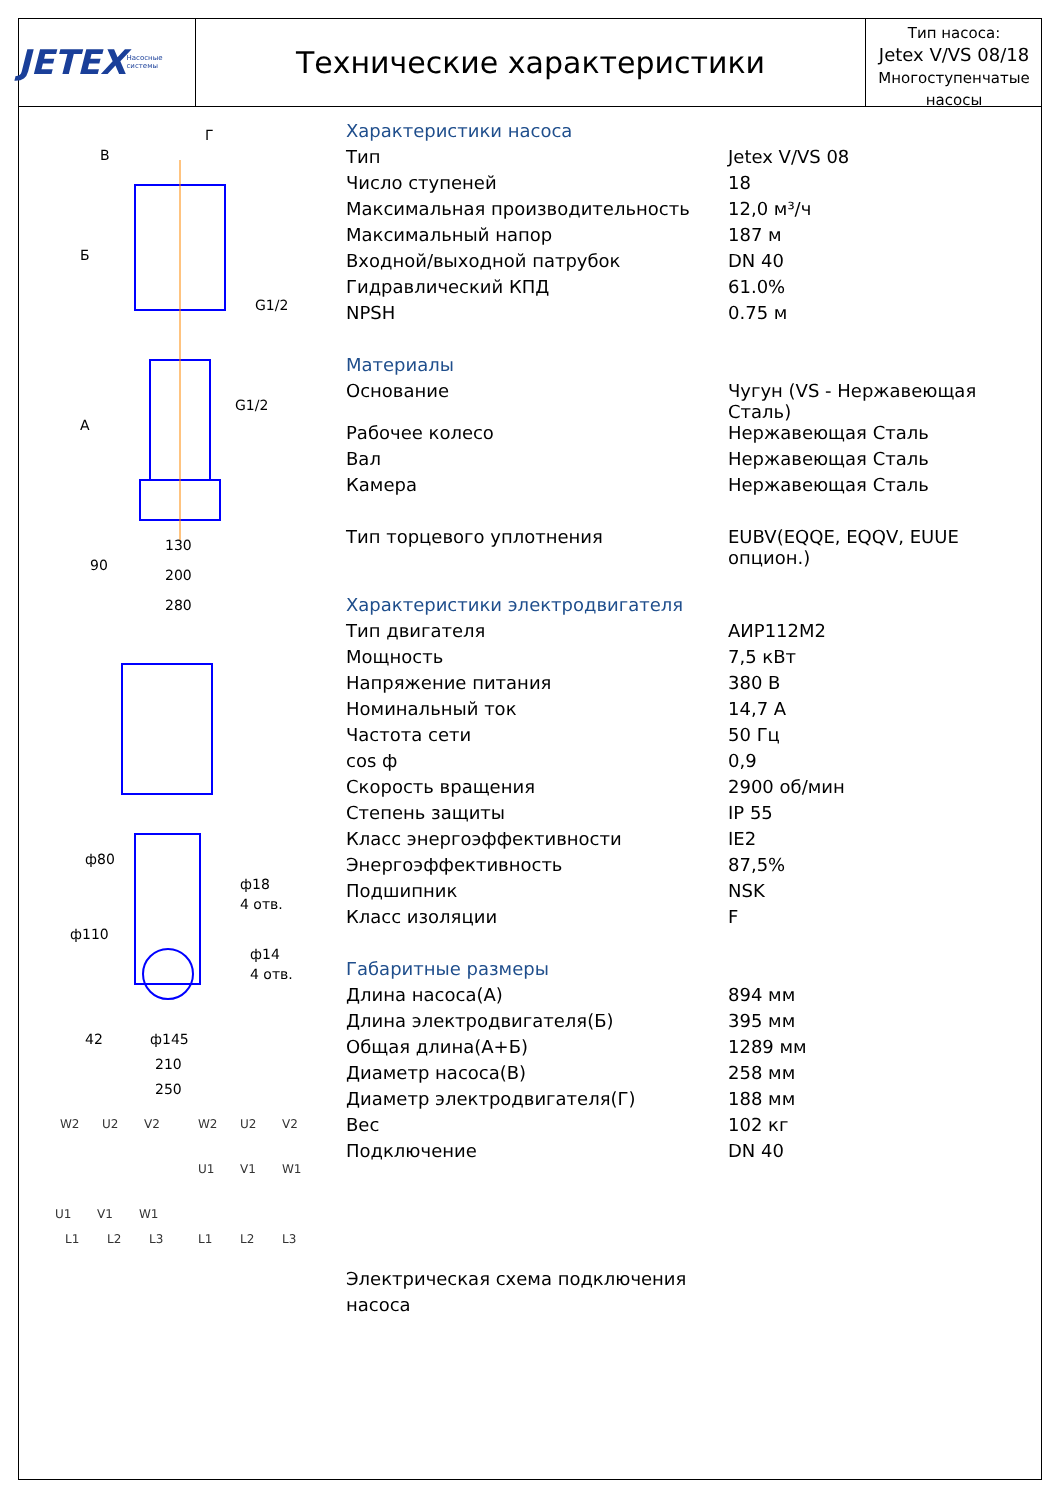JETEX Насосные системы
Технические характеристики
Тип насоса:
Jetex V/VS 08/18
Многоступенчатые насосы
В
Г
G1/2
G1/2
Б
А
130
200
280
90
ф80
ф18
4 отв.
ф110
ф14
4 отв.
ф145
210
250
42
W2
U2
V2
W2
U2
V2
U1
V1
W1
U1
V1
W1
L1
L2
L3
L1
L2
L3
Характеристики насоса
| Тип | Jetex V/VS 08 |
| Число ступеней | 18 |
| Максимальная производительность | 12,0 м³/ч |
| Максимальный напор | 187 м |
| Входной/выходной патрубок | DN 40 |
| Гидравлический КПД | 61.0% |
| NPSH | 0.75 м |
Материалы
| Основание | Чугун (VS - Нержавеющая Сталь) |
| Рабочее колесо | Нержавеющая Сталь |
| Вал | Нержавеющая Сталь |
| Камера | Нержавеющая Сталь |
| Тип торцевого уплотнения | EUBV(EQQE, EQQV, EUUE опцион.) |
Характеристики электродвигателя
| Тип двигателя | АИР112М2 |
| Мощность | 7,5 кВт |
| Напряжение питания | 380 В |
| Номинальный ток | 14,7 А |
| Частота сети | 50 Гц |
| cos ф | 0,9 |
| Скорость вращения | 2900 об/мин |
| Степень защиты | IP 55 |
| Класс энергоэффективности | IE2 |
| Энергоэффективность | 87,5% |
| Подшипник | NSK |
| Класс изоляции | F |
Габаритные размеры
| Длина насоса(А) | 894 мм |
| Длина электродвигателя(Б) | 395 мм |
| Общая длина(А+Б) | 1289 мм |
| Диаметр насоса(В) | 258 мм |
| Диаметр электродвигателя(Г) | 188 мм |
| Вес | 102 кг |
| Подключение | DN 40 |
Электрическая схема подключения
насоса